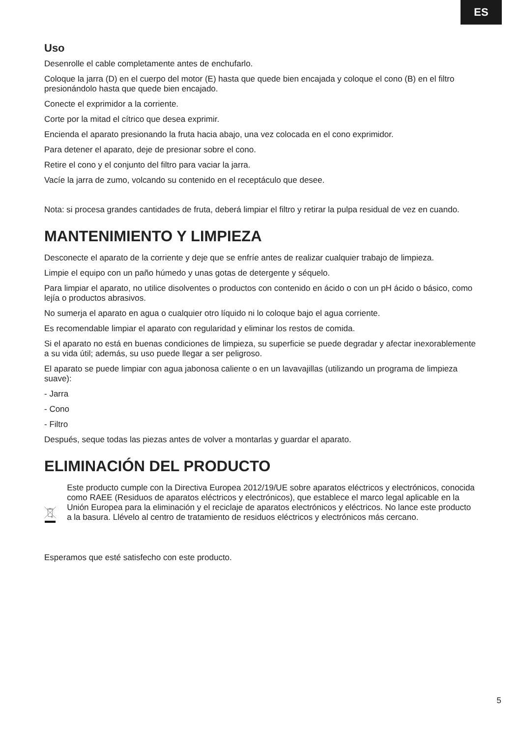ES
Uso
Desenrolle el cable completamente antes de enchufarlo.
Coloque la jarra (D) en el cuerpo del motor (E) hasta que quede bien encajada y coloque el cono (B) en el filtro presionándolo hasta que quede bien encajado.
Conecte el exprimidor a la corriente.
Corte por la mitad el cítrico que desea exprimir.
Encienda el aparato presionando la fruta hacia abajo, una vez colocada en el cono exprimidor.
Para detener el aparato, deje de presionar sobre el cono.
Retire el cono y el conjunto del filtro para vaciar la jarra.
Vacíe la jarra de zumo, volcando su contenido en el receptáculo que desee.
Nota: si procesa grandes cantidades de fruta, deberá limpiar el filtro y retirar la pulpa residual de vez en cuando.
MANTENIMIENTO Y LIMPIEZA
Desconecte el aparato de la corriente y deje que se enfríe antes de realizar cualquier trabajo de limpieza.
Limpie el equipo con un paño húmedo y unas gotas de detergente y séquelo.
Para limpiar el aparato, no utilice disolventes o productos con contenido en ácido o con un pH ácido o básico, como lejía o productos abrasivos.
No sumerja el aparato en agua o cualquier otro líquido ni lo coloque bajo el agua corriente.
Es recomendable limpiar el aparato con regularidad y eliminar los restos de comida.
Si el aparato no está en buenas condiciones de limpieza, su superficie se puede degradar y afectar inexorablemente a su vida útil; además, su uso puede llegar a ser peligroso.
El aparato se puede limpiar con agua jabonosa caliente o en un lavavajillas (utilizando un programa de limpieza suave):
- Jarra
- Cono
- Filtro
Después, seque todas las piezas antes de volver a montarlas y guardar el aparato.
ELIMINACIÓN DEL PRODUCTO
Este producto cumple con la Directiva Europea 2012/19/UE sobre aparatos eléctricos y electrónicos, conocida como RAEE (Residuos de aparatos eléctricos y electrónicos), que establece el marco legal aplicable en la Unión Europea para la eliminación y el reciclaje de aparatos electrónicos y eléctricos. No lance este producto a la basura. Llévelo al centro de tratamiento de residuos eléctricos y electrónicos más cercano.
Esperamos que esté satisfecho con este producto.
5